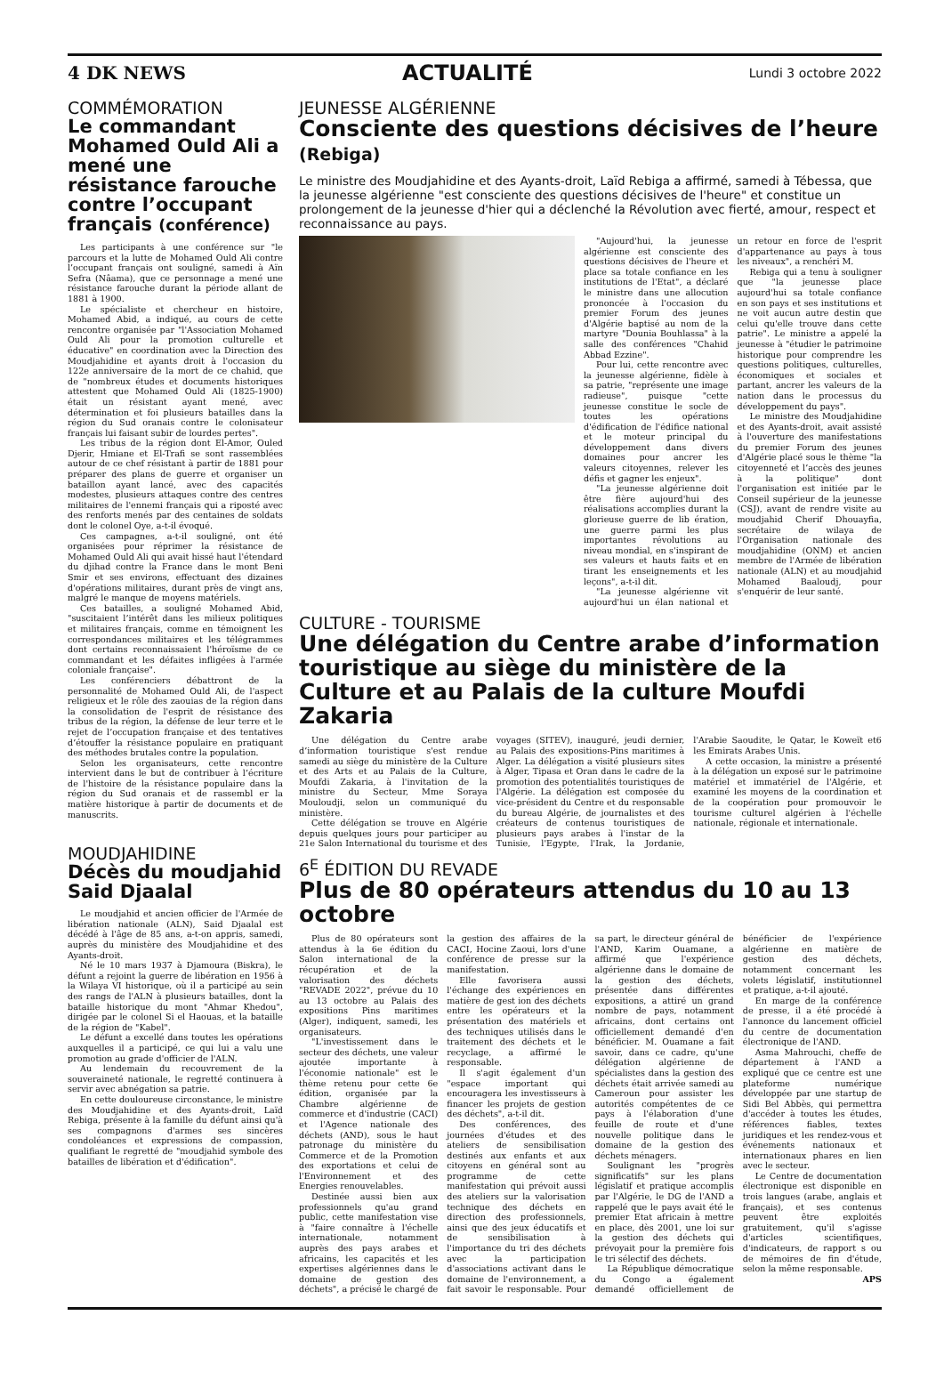4 DK NEWS ACTUALITÉ Lundi 3 octobre 2022
COMMÉMORATION
Le commandant Mohamed Ould Ali a mené une résistance farouche contre l’occupant français (conférence)
Les participants à une conférence sur "le parcours et la lutte de Mohamed Ould Ali contre l’occupant français ont souligné, samedi à Aïn Sefra (Nâama), que ce personnage a mené une résistance farouche durant la période allant de 1881 à 1900.
Le spécialiste et chercheur en histoire, Mohamed Abid, a indiqué, au cours de cette rencontre organisée par "l'Association Mohamed Ould Ali pour la promotion culturelle et éducative" en coordination avec la Direction des Moudjahidine et ayants droit à l'occasion du 122e anniversaire de la mort de ce chahid, que de "nombreux études et documents historiques attestent que Mohamed Ould Ali (1825-1900) était un résistant ayant mené, avec détermination et foi plusieurs batailles dans la région du Sud oranais contre le colonisateur français lui faisant subir de lourdes pertes".
Les tribus de la région dont El-Amor, Ouled Djerir, Hmiane et El-Trafi se sont rassemblées autour de ce chef résistant à partir de 1881 pour préparer des plans de guerre et organiser un bataillon ayant lancé, avec des capacités modestes, plusieurs attaques contre des centres militaires de l'ennemi français qui a riposté avec des renforts menés par des centaines de soldats dont le colonel Oye, a-t-il évoqué.
Ces campagnes, a-t-il souligné, ont été organisées pour réprimer la résistance de Mohamed Ould Ali qui avait hissé haut l'étendard du djihad contre la France dans le mont Beni Smir et ses environs, effectuant des dizaines d'opérations militaires, durant près de vingt ans, malgré le manque de moyens matériels.
Ces batailles, a souligné Mohamed Abid, "suscitaient l’intérêt dans les milieux politiques et militaires français, comme en témoignent les correspondances militaires et les télégrammes dont certains reconnaissaient l'héroïsme de ce commandant et les défaites infligées à l'armée coloniale française".
Les conférenciers débattront de la personnalité de Mohamed Ould Ali, de l'aspect religieux et le rôle des zaouias de la région dans la consolidation de l'esprit de résistance des tribus de la région, la défense de leur terre et le rejet de l’occupation française et des tentatives d’étouffer la résistance populaire en pratiquant des méthodes brutales contre la population.
Selon les organisateurs, cette rencontre intervient dans le but de contribuer à l’écriture de l'histoire de la résistance populaire dans la région du Sud oranais et de rassembl er la matière historique à partir de documents et de manuscrits.
MOUDJAHIDINE
Décès du moudjahid Said Djaalal
Le moudjahid et ancien officier de l'Armée de libération nationale (ALN), Said Djaalal est décédé à l'âge de 85 ans, a-t-on appris, samedi, auprès du ministère des Moudjahidine et des Ayants-droit.
Né le 10 mars 1937 à Djamoura (Biskra), le défunt a rejoint la guerre de libération en 1956 à la Wilaya VI historique, où il a participé au sein des rangs de l'ALN à plusieurs batailles, dont la bataille historique du mont "Ahmar Khedou", dirigée par le colonel Si el Haouas, et la bataille de la région de "Kabel".
Le défunt a excellé dans toutes les opérations auxquelles il a participé, ce qui lui a valu une promotion au grade d'officier de l'ALN.
Au lendemain du recouvrement de la souveraineté nationale, le regretté continuera à servir avec abnégation sa patrie.
En cette douloureuse circonstance, le ministre des Moudjahidine et des Ayants-droit, Laïd Rebiga, présente à la famille du défunt ainsi qu'à ses compagnons d'armes ses sincères condoléances et expressions de compassion, qualifiant le regretté de "moudjahid symbole des batailles de libération et d'édification".
JEUNESSE ALGÉRIENNE
Consciente des questions décisives de l’heure (Rebiga)
Le ministre des Moudjahidine et des Ayants-droit, Laïd Rebiga a affirmé, samedi à Tébessa, que la jeunesse algérienne "est consciente des questions décisives de l'heure" et constitue un prolongement de la jeunesse d'hier qui a déclenché la Révolution avec fierté, amour, respect et reconnaissance au pays.
"Aujourd'hui, la jeunesse algérienne est consciente des questions décisives de l'heure et place sa totale confiance en les institutions de l'Etat", a déclaré le ministre dans une allocution prononcée à l'occasion du premier Forum des jeunes d'Algérie baptisé au nom de la martyre "Dounia Bouhlassa" à la salle des conférences "Chahid Abbad Ezzine".
Pour lui, cette rencontre avec la jeunesse algérienne, fidèle à sa patrie, "représente une image radieuse", puisque "cette jeunesse constitue le socle de toutes les opérations d'édification de l'édifice national et le moteur principal du développement dans divers domaines pour ancrer les valeurs citoyennes, relever les défis et gagner les enjeux".
"La jeunesse algérienne doit être fière aujourd'hui des réalisations accomplies durant la glorieuse guerre de lib ération, une guerre parmi les plus importantes révolutions au niveau mondial, en s'inspirant de ses valeurs et hauts faits et en tirant les enseignements et les leçons", a-t-il dit.
"La jeunesse algérienne vit aujourd'hui un élan national et un retour en force de l'esprit d'appartenance au pays à tous les niveaux", a renchéri M.
Rebiga qui a tenu à souligner que "la jeunesse place aujourd'hui sa totale confiance en son pays et ses institutions et ne voit aucun autre destin que celui qu'elle trouve dans cette patrie". Le ministre a appelé la jeunesse à "étudier le patrimoine historique pour comprendre les questions politiques, culturelles, économiques et sociales et partant, ancrer les valeurs de la nation dans le processus du développement du pays".
Le ministre des Moudjahidine et des Ayants-droit, avait assisté à l'ouverture des manifestations du premier Forum des jeunes d'Algérie placé sous le thème "la citoyenneté et l’accès des jeunes à la politique" dont l'organisation est initiée par le Conseil supérieur de la jeunesse (CSJ), avant de rendre visite au moudjahid Cherif Dhouayfia, secrétaire de wilaya de l'Organisation nationale des moudjahidine (ONM) et ancien membre de l'Armée de libération nationale (ALN) et au moudjahid Mohamed Baaloudj, pour s'enquérir de leur santé.
CULTURE - TOURISME
Une délégation du Centre arabe d’information touristique au siège du ministère de la Culture et au Palais de la culture Moufdi Zakaria
Une délégation du Centre arabe d’information touristique s'est rendue samedi au siège du ministère de la Culture et des Arts et au Palais de la Culture, Moufdi Zakaria, à l'invitation de la ministre du Secteur, Mme Soraya Mouloudji, selon un communiqué du ministère.
Cette délégation se trouve en Algérie depuis quelques jours pour participer au 21e Salon International du tourisme et des voyages (SITEV), inauguré, jeudi dernier, au Palais des expositions-Pins maritimes à Alger. La délégation a visité plusieurs sites à Alger, Tipasa et Oran dans le cadre de la promotion des potentialités touristiques de l'Algérie. La délégation est composée du vice-président du Centre et du responsable du bureau Algérie, de journalistes et des créateurs de contenus touristiques de plusieurs pays arabes à l'instar de la Tunisie, l'Egypte, l'Irak, la Jordanie, l'Arabie Saoudite, le Qatar, le Koweït et6 les Emirats Arabes Unis.
A cette occasion, la ministre a présenté à la délégation un exposé sur le patrimoine matériel et immatériel de l'Algérie, et examiné les moyens de la coordination et de la coopération pour promouvoir le tourisme culturel algérien à l'échelle nationale, régionale et internationale.
6<sup>E</sup> ÉDITION DU REVADE
Plus de 80 opérateurs attendus du 10 au 13 octobre
Plus de 80 opérateurs sont attendus à la 6e édition du Salon international de la récupération et de la valorisation des déchets "REVADE 2022", prévue du 10 au 13 octobre au Palais des expositions Pins maritimes (Alger), indiquent, samedi, les organisateurs.
"L'investissement dans le secteur des déchets, une valeur ajoutée importante à l'économie nationale" est le thème retenu pour cette 6e édition, organisée par la Chambre algérienne de commerce et d'industrie (CACI) et l'Agence nationale des déchets (AND), sous le haut patronage du ministère du Commerce et de la Promotion des exportations et celui de l'Environnement et des Energies renouvelables.
Destinée aussi bien aux professionnels qu'au grand public, cette manifestation vise à "faire connaître à l'échelle internationale, notamment auprès des pays arabes et africains, les capacités et les expertises algériennes dans le domaine de gestion des déchets", a précisé le chargé de la gestion des affaires de la CACI, Hocine Zaoui, lors d'une conférence de presse sur la manifestation.
Elle favorisera aussi l'échange des expériences en matière de gest ion des déchets entre les opérateurs et la présentation des matériels et des techniques utilisés dans le traitement des déchets et le recyclage, a affirmé le responsable.
Il s'agit également d'un "espace important qui encouragera les investisseurs à financer les projets de gestion des déchets", a-t-il dit.
Des conférences, des journées d'études et des ateliers de sensibilisation destinés aux enfants et aux citoyens en général sont au programme de cette manifestation qui prévoit aussi des ateliers sur la valorisation technique des déchets en direction des professionnels, ainsi que des jeux éducatifs et de sensibilisation à l'importance du tri des déchets avec la participation d'associations activant dans le domaine de l'environnement, a fait savoir le responsable. Pour sa part, le directeur général de l'AND, Karim Ouamane, a affirmé que l'expérience algérienne dans le domaine de la gestion des déchets, présentée dans différentes expositions, a attiré un grand nombre de pays, notamment africains, dont certains ont officiellement demandé d'en bénéficier. M. Ouamane a fait savoir, dans ce cadre, qu'une délégation algérienne de spécialistes dans la gestion des déchets était arrivée samedi au Cameroun pour assister les autorités compétentes de ce pays à l'élaboration d'une feuille de route et d'une nouvelle politique dans le domaine de la gestion des déchets ménagers.
Soulignant les "progrès significatifs" sur les plans législatif et pratique accomplis par l'Algérie, le DG de l'AND a rappelé que le pays avait été le premier Etat africain à mettre en place, dès 2001, une loi sur la gestion des déchets qui prévoyait pour la première fois le tri sélectif des déchets.
La République démocratique du Congo a également demandé officiellement de bénéficier de l'expérience algérienne en matière de gestion des déchets, notamment concernant les volets législatif, institutionnel et pratique, a-t-il ajouté.
En marge de la conférence de presse, il a été procédé à l'annonce du lancement officiel du centre de documentation électronique de l'AND.
Asma Mahrouchi, cheffe de département à l'AND a expliqué que ce centre est une plateforme numérique développée par une startup de Sidi Bel Abbès, qui permettra d'accéder à toutes les études, références fiables, textes juridiques et les rendez-vous et événements nationaux et internationaux phares en lien avec le secteur.
Le Centre de documentation électronique est disponible en trois langues (arabe, anglais et français), et ses contenus peuvent être exploités gratuitement, qu'il s'agisse d'articles scientifiques, d'indicateurs, de rapport s ou de mémoires de fin d'étude, selon la même responsable.
APS